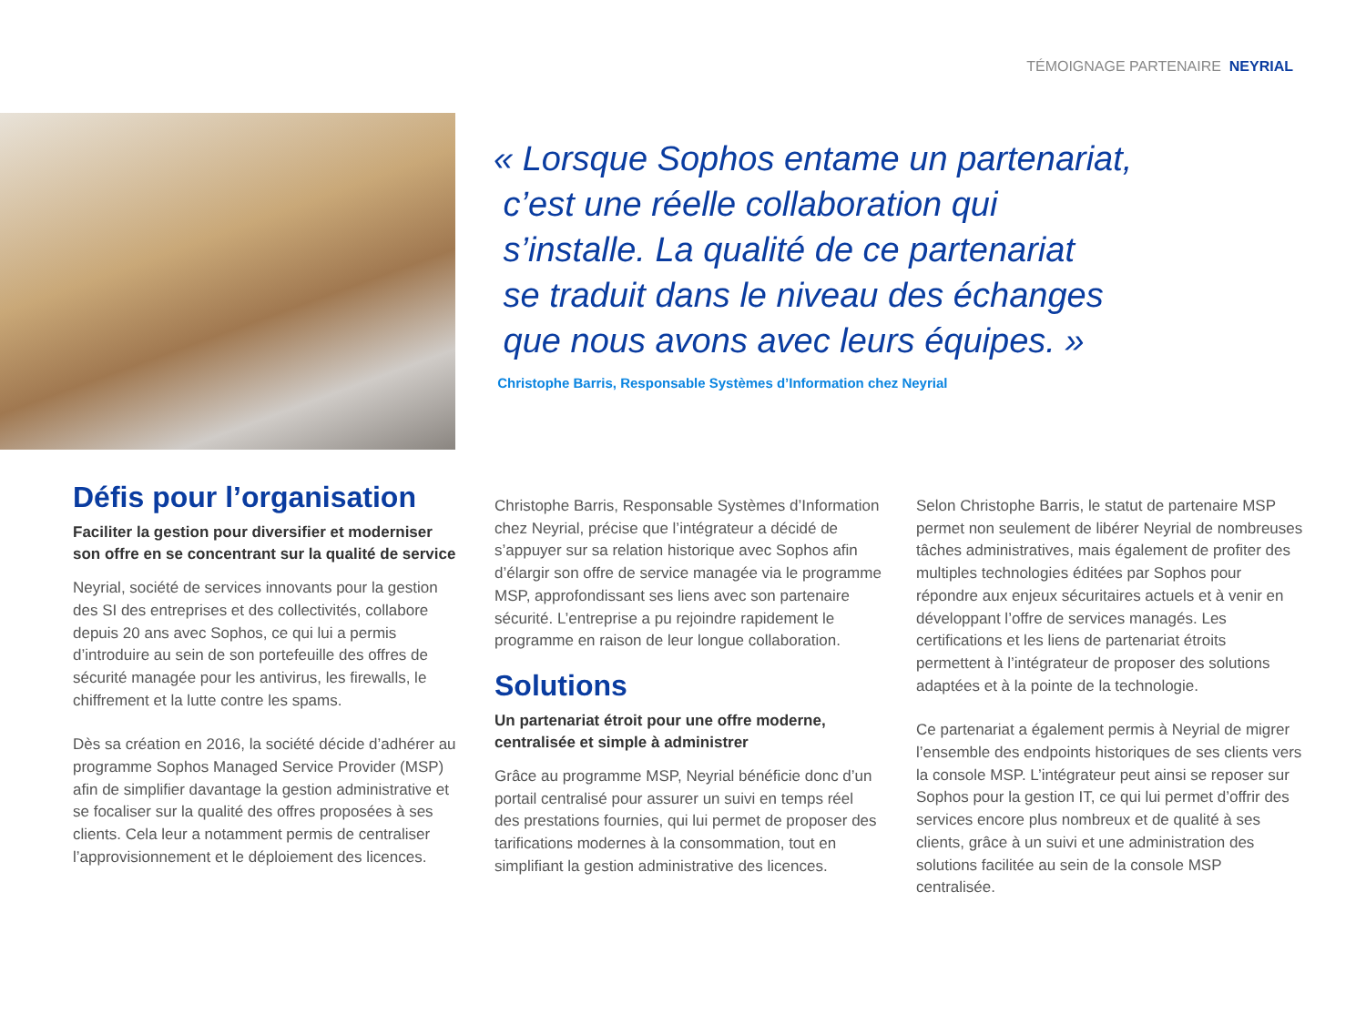TÉMOIGNAGE PARTENAIRE NEYRIAL
« Lorsque Sophos entame un partenariat,
c’est une réelle collaboration qui
s’installe. La qualité de ce partenariat
se traduit dans le niveau des échanges
que nous avons avec leurs équipes. »
Christophe Barris, Responsable Systèmes d’Information chez Neyrial
Défis pour l’organisation
Faciliter la gestion pour diversifier et moderniser son offre en se concentrant sur la qualité de service
Neyrial, société de services innovants pour la gestion des SI des entreprises et des collectivités, collabore depuis 20 ans avec Sophos, ce qui lui a permis d’introduire au sein de son portefeuille des offres de sécurité managée pour les antivirus, les firewalls, le chiffrement et la lutte contre les spams.
Dès sa création en 2016, la société décide d’adhérer au programme Sophos Managed Service Provider (MSP) afin de simplifier davantage la gestion administrative et se focaliser sur la qualité des offres proposées à ses clients. Cela leur a notamment permis de centraliser l’approvisionnement et le déploiement des licences.
Christophe Barris, Responsable Systèmes d’Information chez Neyrial, précise que l’intégrateur a décidé de s’appuyer sur sa relation historique avec Sophos afin d’élargir son offre de service managée via le programme MSP, approfondissant ses liens avec son partenaire sécurité. L’entreprise a pu rejoindre rapidement le programme en raison de leur longue collaboration.
Solutions
Un partenariat étroit pour une offre moderne, centralisée et simple à administrer
Grâce au programme MSP, Neyrial bénéficie donc d’un portail centralisé pour assurer un suivi en temps réel des prestations fournies, qui lui permet de proposer des tarifications modernes à la consommation, tout en simplifiant la gestion administrative des licences.
Selon Christophe Barris, le statut de partenaire MSP permet non seulement de libérer Neyrial de nombreuses tâches administratives, mais également de profiter des multiples technologies éditées par Sophos pour répondre aux enjeux sécuritaires actuels et à venir en développant l’offre de services managés. Les certifications et les liens de partenariat étroits permettent à l’intégrateur de proposer des solutions adaptées et à la pointe de la technologie.
Ce partenariat a également permis à Neyrial de migrer l’ensemble des endpoints historiques de ses clients vers la console MSP. L’intégrateur peut ainsi se reposer sur Sophos pour la gestion IT, ce qui lui permet d’offrir des services encore plus nombreux et de qualité à ses clients, grâce à un suivi et une administration des solutions facilitée au sein de la console MSP centralisée.